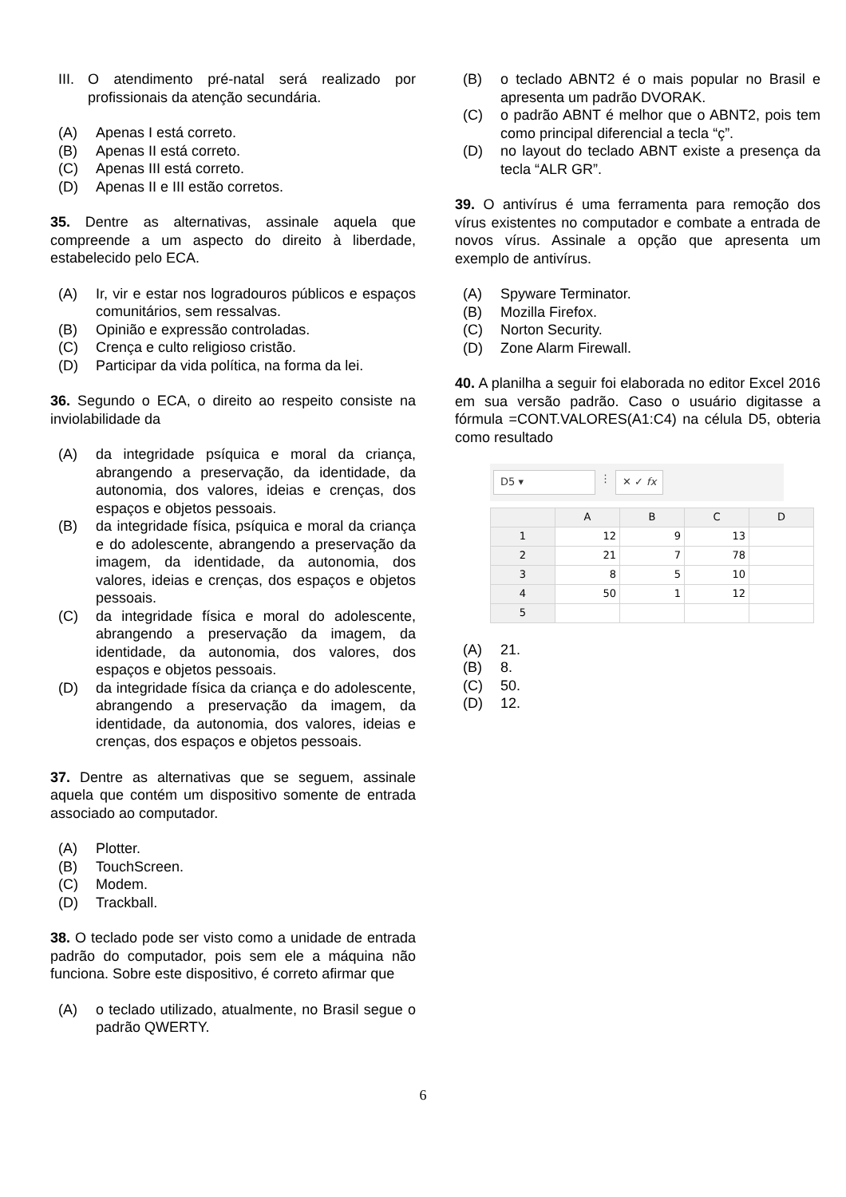III. O atendimento pré-natal será realizado por profissionais da atenção secundária.
(A) Apenas I está correto.
(B) Apenas II está correto.
(C) Apenas III está correto.
(D) Apenas II e III estão corretos.
35. Dentre as alternativas, assinale aquela que compreende a um aspecto do direito à liberdade, estabelecido pelo ECA.
(A) Ir, vir e estar nos logradouros públicos e espaços comunitários, sem ressalvas.
(B) Opinião e expressão controladas.
(C) Crença e culto religioso cristão.
(D) Participar da vida política, na forma da lei.
36. Segundo o ECA, o direito ao respeito consiste na inviolabilidade da
(A) da integridade psíquica e moral da criança, abrangendo a preservação, da identidade, da autonomia, dos valores, ideias e crenças, dos espaços e objetos pessoais.
(B) da integridade física, psíquica e moral da criança e do adolescente, abrangendo a preservação da imagem, da identidade, da autonomia, dos valores, ideias e crenças, dos espaços e objetos pessoais.
(C) da integridade física e moral do adolescente, abrangendo a preservação da imagem, da identidade, da autonomia, dos valores, dos espaços e objetos pessoais.
(D) da integridade física da criança e do adolescente, abrangendo a preservação da imagem, da identidade, da autonomia, dos valores, ideias e crenças, dos espaços e objetos pessoais.
37. Dentre as alternativas que se seguem, assinale aquela que contém um dispositivo somente de entrada associado ao computador.
(A) Plotter.
(B) TouchScreen.
(C) Modem.
(D) Trackball.
38. O teclado pode ser visto como a unidade de entrada padrão do computador, pois sem ele a máquina não funciona. Sobre este dispositivo, é correto afirmar que
(A) o teclado utilizado, atualmente, no Brasil segue o padrão QWERTY.
(B) o teclado ABNT2 é o mais popular no Brasil e apresenta um padrão DVORAK.
(C) o padrão ABNT é melhor que o ABNT2, pois tem como principal diferencial a tecla “ç”.
(D) no layout do teclado ABNT existe a presença da tecla “ALR GR”.
39. O antivírus é uma ferramenta para remoção dos vírus existentes no computador e combate a entrada de novos vírus. Assinale a opção que apresenta um exemplo de antivírus.
(A) Spyware Terminator.
(B) Mozilla Firefox.
(C) Norton Security.
(D) Zone Alarm Firewall.
40. A planilha a seguir foi elaborada no editor Excel 2016 em sua versão padrão. Caso o usuário digitasse a fórmula =CONT.VALORES(A1:C4) na célula D5, obteria como resultado
D5 ▾
⋮
✕ ✓ fx
| | A | B | C | D |
| --- | --- | --- | --- | --- |
| 1 | 12 | 9 | 13 | |
| 2 | 21 | 7 | 78 | |
| 3 | 8 | 5 | 10 | |
| 4 | 50 | 1 | 12 | |
| 5 | | | | |
(A) 21.
(B) 8.
(C) 50.
(D) 12.
6